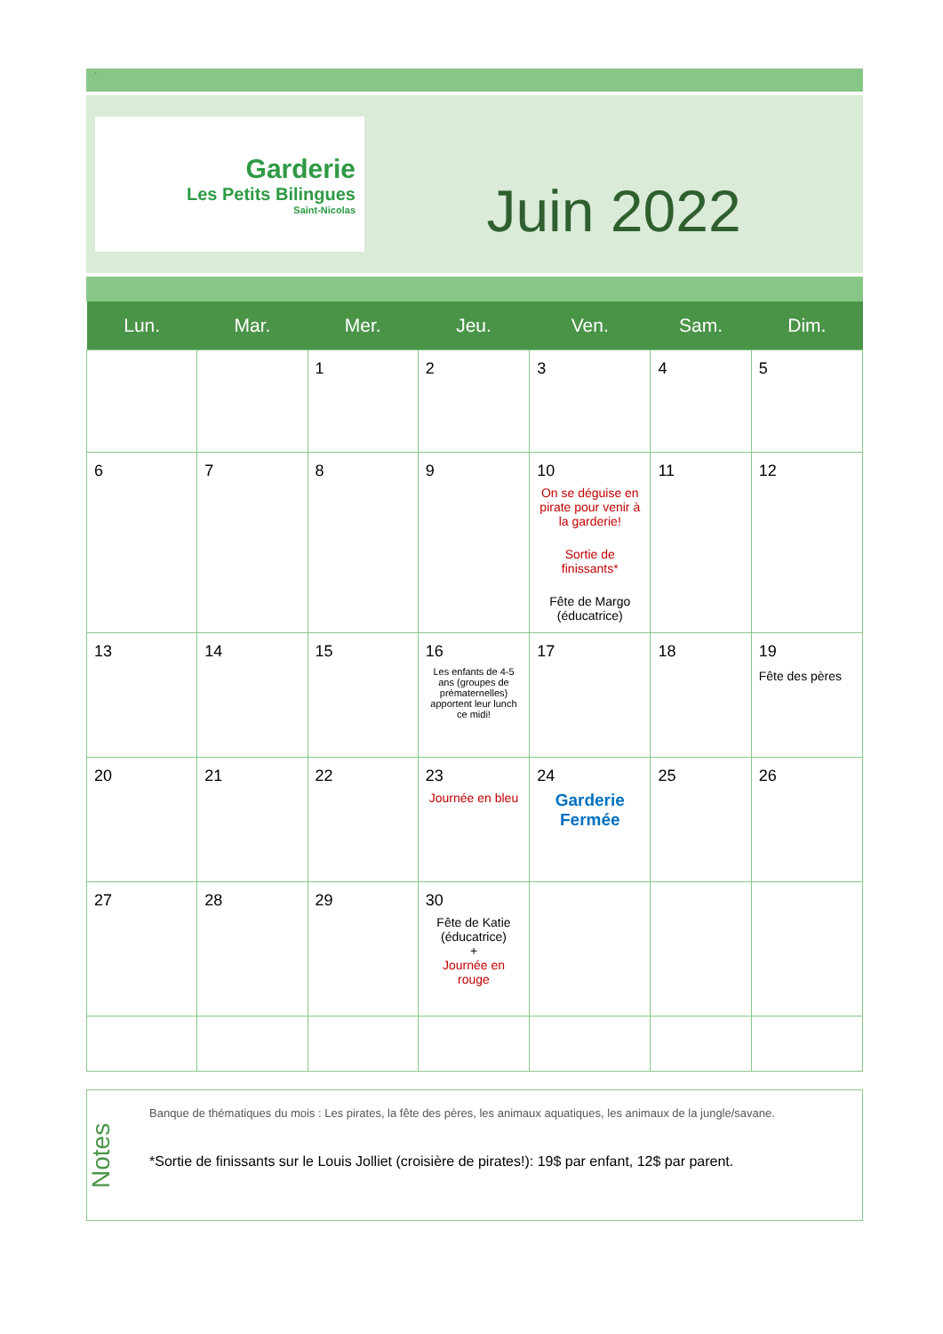.
Garderie
Les Petits Bilingues
Saint-Nicolas
Juin 2022
| Lun. | Mar. | Mer. | Jeu. | Ven. | Sam. | Dim. |
| --- | --- | --- | --- | --- | --- | --- |
| | | 1 | 2 | 3 | 4 | 5 |
| 6 | 7 | 8 | 9 | 10 On se déguise en pirate pour venir à la garderie! Sortie de finissants* Fête de Margo (éducatrice) | 11 | 12 |
| 13 | 14 | 15 | 16 Les enfants de 4-5 ans (groupes de prématernelles) apportent leur lunch ce midi! | 17 | 18 | 19 Fête des pères |
| 20 | 21 | 22 | 23 Journée en bleu | 24 Garderie Fermée | 25 | 26 |
| 27 | 28 | 29 | 30 Fête de Katie (éducatrice) + Journée en rouge | | | |
Notes
Banque de thématiques du mois : Les pirates, la fête des pères, les animaux aquatiques, les animaux de la jungle/savane.
*Sortie de finissants sur le Louis Jolliet (croisière de pirates!): 19$ par enfant, 12$ par parent.